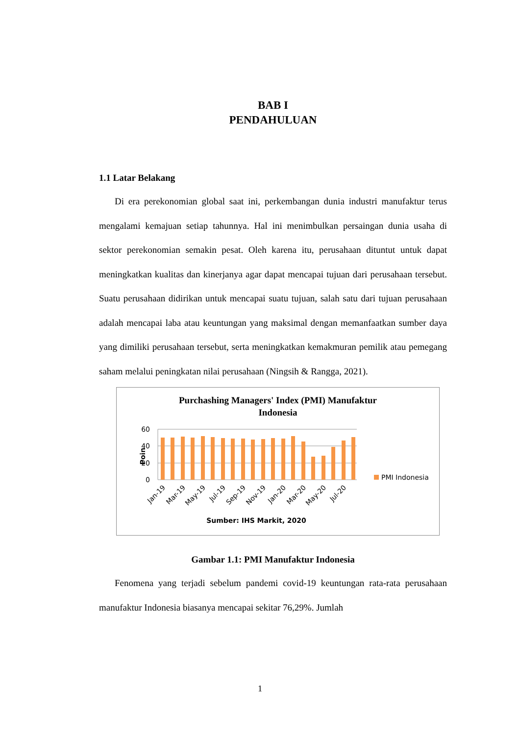BAB I
PENDAHULUAN
1.1 Latar Belakang
Di era perekonomian global saat ini, perkembangan dunia industri manufaktur terus mengalami kemajuan setiap tahunnya. Hal ini menimbulkan persaingan dunia usaha di sektor perekonomian semakin pesat. Oleh karena itu, perusahaan dituntut untuk dapat meningkatkan kualitas dan kinerjanya agar dapat mencapai tujuan dari perusahaan tersebut. Suatu perusahaan didirikan untuk mencapai suatu tujuan, salah satu dari tujuan perusahaan adalah mencapai laba atau keuntungan yang maksimal dengan memanfaatkan sumber daya yang dimiliki perusahaan tersebut, serta meningkatkan kemakmuran pemilik atau pemegang saham melalui peningkatan nilai perusahaan (Ningsih & Rangga, 2021).
Purchashing Managers' Index (PMI) Manufaktur
Indonesia
60
40
20
0
Poin
PMI Indonesia
Jan-19
Mar-19
May-19
Jul-19
Sep-19
Nov-19
Jan-20
Mar-20
May-20
Jul-20
Sumber: IHS Markit, 2020
Gambar 1.1: PMI Manufaktur Indonesia
Fenomena yang terjadi sebelum pandemi covid-19 keuntungan rata-rata perusahaan manufaktur Indonesia biasanya mencapai sekitar 76,29%. Jumlah
1